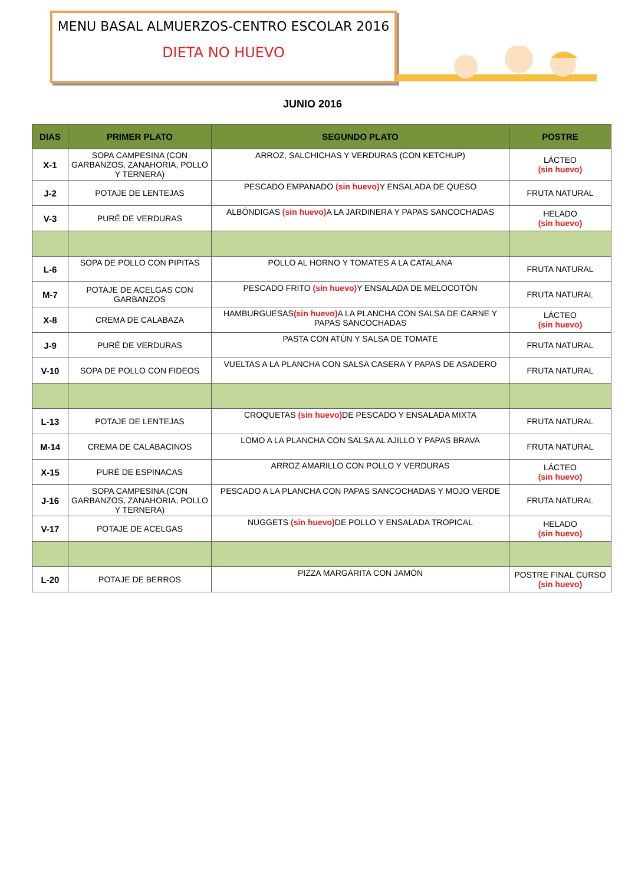MENU BASAL ALMUERZOS-CENTRO ESCOLAR 2016
DIETA NO HUEVO
JUNIO 2016
| DIAS | PRIMER PLATO | SEGUNDO PLATO | POSTRE |
| --- | --- | --- | --- |
| X-1 | SOPA CAMPESINA (CON GARBANZOS, ZANAHORIA, POLLO Y TERNERA) | ARROZ, SALCHICHAS Y VERDURAS (CON KETCHUP) | LÁCTEO (sin huevo) |
| J-2 | POTAJE DE LENTEJAS | PESCADO EMPANADO (sin huevo) Y ENSALADA DE QUESO | FRUTA NATURAL |
| V-3 | PURÉ DE VERDURAS | ALBÓNDIGAS (sin huevo) A LA JARDINERA Y PAPAS SANCOCHADAS | HELADO (sin huevo) |
| L-6 | SOPA DE POLLO CON PIPITAS | POLLO AL HORNO Y TOMATES A LA CATALANA | FRUTA NATURAL |
| M-7 | POTAJE DE ACELGAS CON GARBANZOS | PESCADO FRITO (sin huevo) Y ENSALADA DE MELOCOTÓN | FRUTA NATURAL |
| X-8 | CREMA DE CALABAZA | HAMBURGUESAS (sin huevo) A LA PLANCHA CON SALSA DE CARNE Y PAPAS SANCOCHADAS | LÁCTEO (sin huevo) |
| J-9 | PURÉ DE VERDURAS | PASTA CON ATÚN Y SALSA DE TOMATE | FRUTA NATURAL |
| V-10 | SOPA DE POLLO CON FIDEOS | VUELTAS A LA PLANCHA CON SALSA CASERA Y PAPAS DE ASADERO | FRUTA NATURAL |
| L-13 | POTAJE DE LENTEJAS | CROQUETAS (sin huevo) DE PESCADO Y ENSALADA MIXTA | FRUTA NATURAL |
| M-14 | CREMA DE CALABACINOS | LOMO A LA PLANCHA CON SALSA AL AJILLO Y PAPAS BRAVA | FRUTA NATURAL |
| X-15 | PURÉ DE ESPINACAS | ARROZ AMARILLO CON POLLO Y VERDURAS | LÁCTEO (sin huevo) |
| J-16 | SOPA CAMPESINA (CON GARBANZOS, ZANAHORIA, POLLO Y TERNERA) | PESCADO A LA PLANCHA CON PAPAS SANCOCHADAS Y MOJO VERDE | FRUTA NATURAL |
| V-17 | POTAJE DE ACELGAS | NUGGETS (sin huevo) DE POLLO Y ENSALADA TROPICAL | HELADO (sin huevo) |
| L-20 | POTAJE DE BERROS | PIZZA MARGARITA CON JAMÓN | POSTRE FINAL CURSO (sin huevo) |